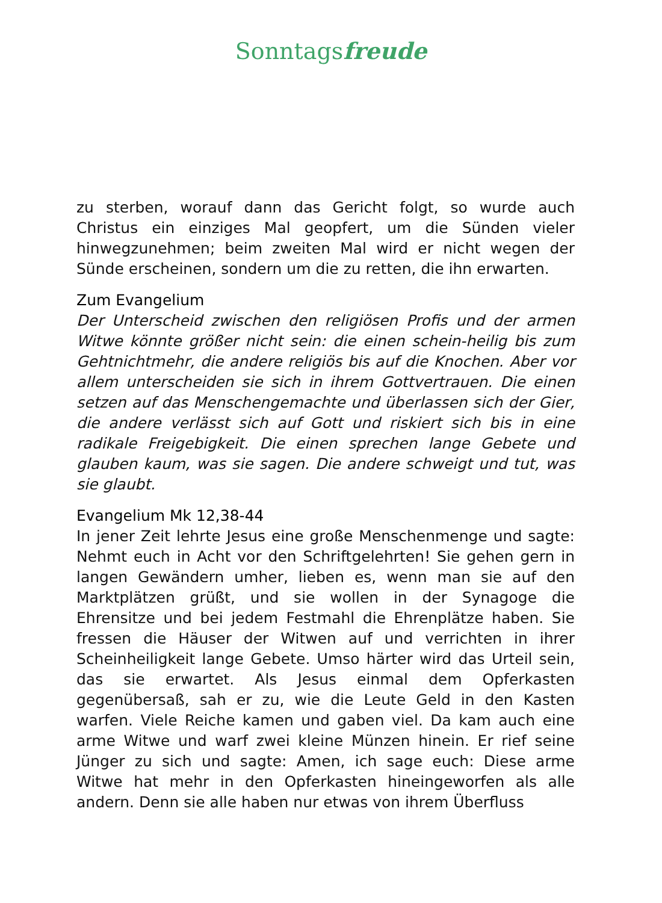Sonntagsfreude
zu sterben, worauf dann das Gericht folgt, so wurde auch Christus ein einziges Mal geopfert, um die Sünden vieler hinwegzunehmen; beim zweiten Mal wird er nicht wegen der Sünde erscheinen, sondern um die zu retten, die ihn erwarten.
Zum Evangelium
Der Unterscheid zwischen den religiösen Profis und der armen Witwe könnte größer nicht sein: die einen schein-heilig bis zum Gehtnichtmehr, die andere religiös bis auf die Knochen. Aber vor allem unterscheiden sie sich in ihrem Gottvertrauen. Die einen setzen auf das Menschengemachte und überlassen sich der Gier, die andere verlässt sich auf Gott und riskiert sich bis in eine radikale Freigebigkeit. Die einen sprechen lange Gebete und glauben kaum, was sie sagen. Die andere schweigt und tut, was sie glaubt.
Evangelium Mk 12,38-44
In jener Zeit lehrte Jesus eine große Menschenmenge und sagte: Nehmt euch in Acht vor den Schriftgelehrten! Sie gehen gern in langen Gewändern umher, lieben es, wenn man sie auf den Marktplätzen grüßt, und sie wollen in der Synagoge die Ehrensitze und bei jedem Festmahl die Ehrenplätze haben. Sie fressen die Häuser der Witwen auf und verrichten in ihrer Scheinheiligkeit lange Gebete. Umso härter wird das Urteil sein, das sie erwartet. Als Jesus einmal dem Opferkasten gegenübersaß, sah er zu, wie die Leute Geld in den Kasten warfen. Viele Reiche kamen und gaben viel. Da kam auch eine arme Witwe und warf zwei kleine Münzen hinein. Er rief seine Jünger zu sich und sagte: Amen, ich sage euch: Diese arme Witwe hat mehr in den Opferkasten hineingeworfen als alle andern. Denn sie alle haben nur etwas von ihrem Überfluss